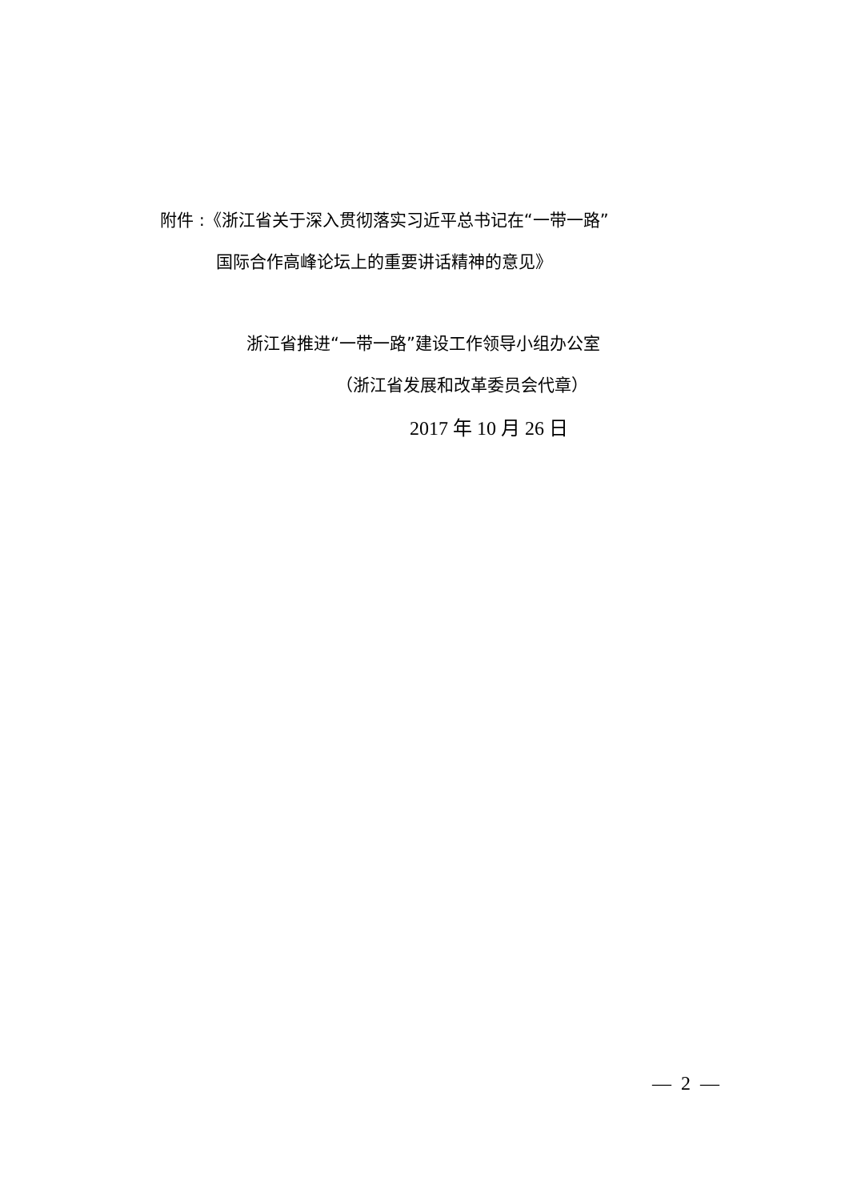附件 :《浙江省关于深入贯彻落实习近平总书记在“一带一路”
国际合作高峰论坛上的重要讲话精神的意见》
浙江省推进“一带一路”建设工作领导小组办公室
（浙江省发展和改革委员会代章）
2017 年 10 月 26 日
— 2 —